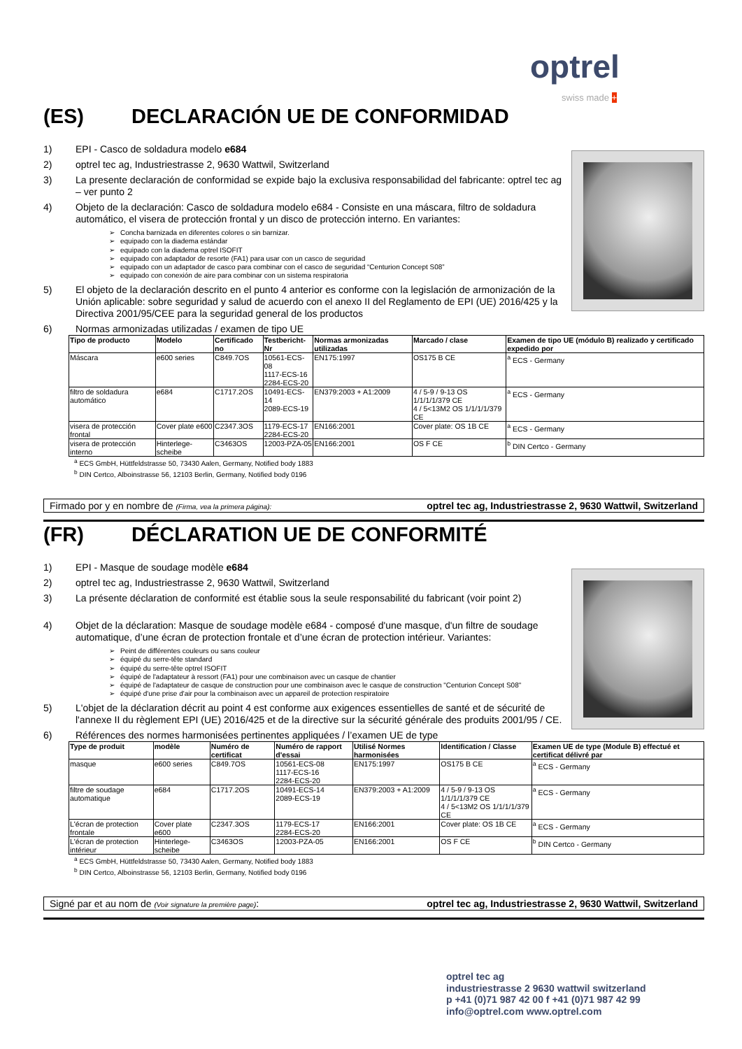optrel
swiss made +
(ES) DECLARACIÓN UE DE CONFORMIDAD
1) EPI - Casco de soldadura modelo e684
2) optrel tec ag, Industriestrasse 2, 9630 Wattwil, Switzerland
3) La presente declaración de conformidad se expide bajo la exclusiva responsabilidad del fabricante: optrel tec ag – ver punto 2
4) Objeto de la declaración: Casco de soldadura modelo e684 - Consiste en una máscara, filtro de soldadura automático, el visera de protección frontal y un disco de protección interno. En variantes:
Concha barnizada en diferentes colores o sin barnizar.
equipado con la diadema estándar
equipado con la diadema optrel ISOFIT
equipado con adaptador de resorte (FA1) para usar con un casco de seguridad
equipado con un adaptador de casco para combinar con el casco de seguridad “Centurion Concept S08”
equipado con conexión de aire para combinar con un sistema respiratoria
5) El objeto de la declaración descrito en el punto 4 anterior es conforme con la legislación de armonización de la Unión aplicable: sobre seguridad y salud de acuerdo con el anexo II del Reglamento de EPI (UE) 2016/425 y la Directiva 2001/95/CEE para la seguridad general de los productos
6) Normas armonizadas utilizadas / examen de tipo UE
| Tipo de producto | Modelo | Certificado no | Testbericht-Nr | Normas armonizadas utilizadas | Marcado / clase | Examen de tipo UE (módulo B) realizado y certificado expedido por |
| --- | --- | --- | --- | --- | --- | --- |
| Máscara | e600 series | C849.7OS | 10561-ECS-08 1117-ECS-16 2284-ECS-20 | EN175:1997 | OS175 B CE | <sup>a</sup> ECS - Germany |
| filtro de soldadura automático | e684 | C1717.2OS | 10491-ECS-14 2089-ECS-19 | EN379:2003 + A1:2009 | 4 / 5-9 / 9-13 OS 1/1/1/1/379 CE 4 / 5<13M2 OS 1/1/1/1/379 CE | <sup>a</sup> ECS - Germany |
| visera de protección frontal | Cover plate e600 | C2347.3OS | 1179-ECS-17 2284-ECS-20 | EN166:2001 | Cover plate: OS 1B CE | <sup>a</sup> ECS - Germany |
| visera de protección interno | Hinterlege-scheibe | C3463OS | 12003-PZA-05 | EN166:2001 | OS F CE | <sup>b</sup> DIN Certco - Germany |
<sup>a</sup> ECS GmbH, Hüttfeldstrasse 50, 73430 Aalen, Germany, Notified body 1883
<sup>b</sup> DIN Certco, Alboinstrasse 56, 12103 Berlin, Germany, Notified body 0196
Firmado por y en nombre de (Firma, vea la primera página): optrel tec ag, Industriestrasse 2, 9630 Wattwil, Switzerland
(FR) DÉCLARATION UE DE CONFORMITÉ
1) EPI - Masque de soudage modèle e684
2) optrel tec ag, Industriestrasse 2, 9630 Wattwil, Switzerland
3) La présente déclaration de conformité est établie sous la seule responsabilité du fabricant (voir point 2)
4) Objet de la déclaration: Masque de soudage modèle e684 - composé d'une masque, d'un filtre de soudage automatique, d’une écran de protection frontale et d’une écran de protection intérieur. Variantes:
Peint de différentes couleurs ou sans couleur
équipé du serre-tête standard
équipé du serre-tête optrel ISOFIT
équipé de l'adaptateur à ressort (FA1) pour une combinaison avec un casque de chantier
équipé de l'adaptateur de casque de construction pour une combinaison avec le casque de construction "Centurion Concept S08"
équipé d'une prise d'air pour la combinaison avec un appareil de protection respiratoire
5) L'objet de la déclaration décrit au point 4 est conforme aux exigences essentielles de santé et de sécurité de l'annexe II du règlement EPI (UE) 2016/425 et de la directive sur la sécurité générale des produits 2001/95 / CE.
6) Références des normes harmonisées pertinentes appliquées / l’examen UE de type
| Type de produit | modèle | Numéro de certificat | Numéro de rapport d'essai | Utilisé Normes harmonisées | Identification / Classe | Examen UE de type (Module B) effectué et certificat délivré par |
| --- | --- | --- | --- | --- | --- | --- |
| masque | e600 series | C849.7OS | 10561-ECS-08 1117-ECS-16 2284-ECS-20 | EN175:1997 | OS175 B CE | <sup>a</sup> ECS - Germany |
| filtre de soudage automatique | e684 | C1717.2OS | 10491-ECS-14 2089-ECS-19 | EN379:2003 + A1:2009 | 4 / 5-9 / 9-13 OS 1/1/1/1/379 CE 4 / 5<13M2 OS 1/1/1/1/379 CE | <sup>a</sup> ECS - Germany |
| L'écran de protection frontale | Cover plate e600 | C2347.3OS | 1179-ECS-17 2284-ECS-20 | EN166:2001 | Cover plate: OS 1B CE | <sup>a</sup> ECS - Germany |
| L'écran de protection intérieur | Hinterlege-scheibe | C3463OS | 12003-PZA-05 | EN166:2001 | OS F CE | <sup>b</sup> DIN Certco - Germany |
<sup>a</sup> ECS GmbH, Hüttfeldstrasse 50, 73430 Aalen, Germany, Notified body 1883
<sup>b</sup> DIN Certco, Alboinstrasse 56, 12103 Berlin, Germany, Notified body 0196
Signé par et au nom de (Voir signature la première page): optrel tec ag, Industriestrasse 2, 9630 Wattwil, Switzerland
optrel tec ag
industriestrasse 2 9630 wattwil switzerland
p +41 (0)71 987 42 00 f +41 (0)71 987 42 99
info@optrel.com www.optrel.com